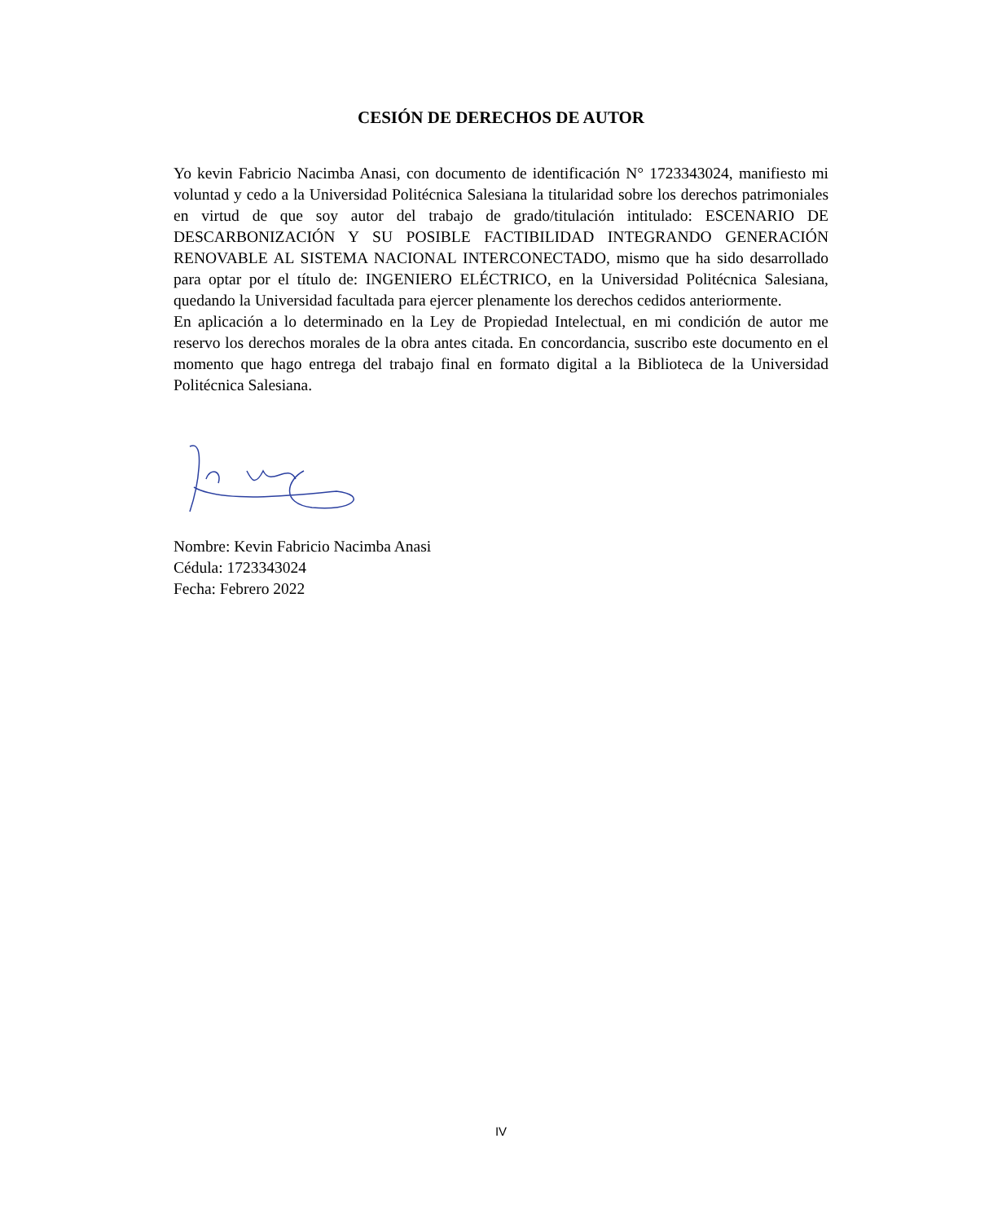CESIÓN DE DERECHOS DE AUTOR
Yo kevin Fabricio Nacimba Anasi, con documento de identificación N° 1723343024, manifiesto mi voluntad y cedo a la Universidad Politécnica Salesiana la titularidad sobre los derechos patrimoniales en virtud de que soy autor del trabajo de grado/titulación intitulado: ESCENARIO DE DESCARBONIZACIÓN Y SU POSIBLE FACTIBILIDAD INTEGRANDO GENERACIÓN RENOVABLE AL SISTEMA NACIONAL INTERCONECTADO, mismo que ha sido desarrollado para optar por el título de: INGENIERO ELÉCTRICO, en la Universidad Politécnica Salesiana, quedando la Universidad facultada para ejercer plenamente los derechos cedidos anteriormente.
En aplicación a lo determinado en la Ley de Propiedad Intelectual, en mi condición de autor me reservo los derechos morales de la obra antes citada. En concordancia, suscribo este documento en el momento que hago entrega del trabajo final en formato digital a la Biblioteca de la Universidad Politécnica Salesiana.
Nombre: Kevin Fabricio Nacimba Anasi
Cédula: 1723343024
Fecha: Febrero 2022
IV